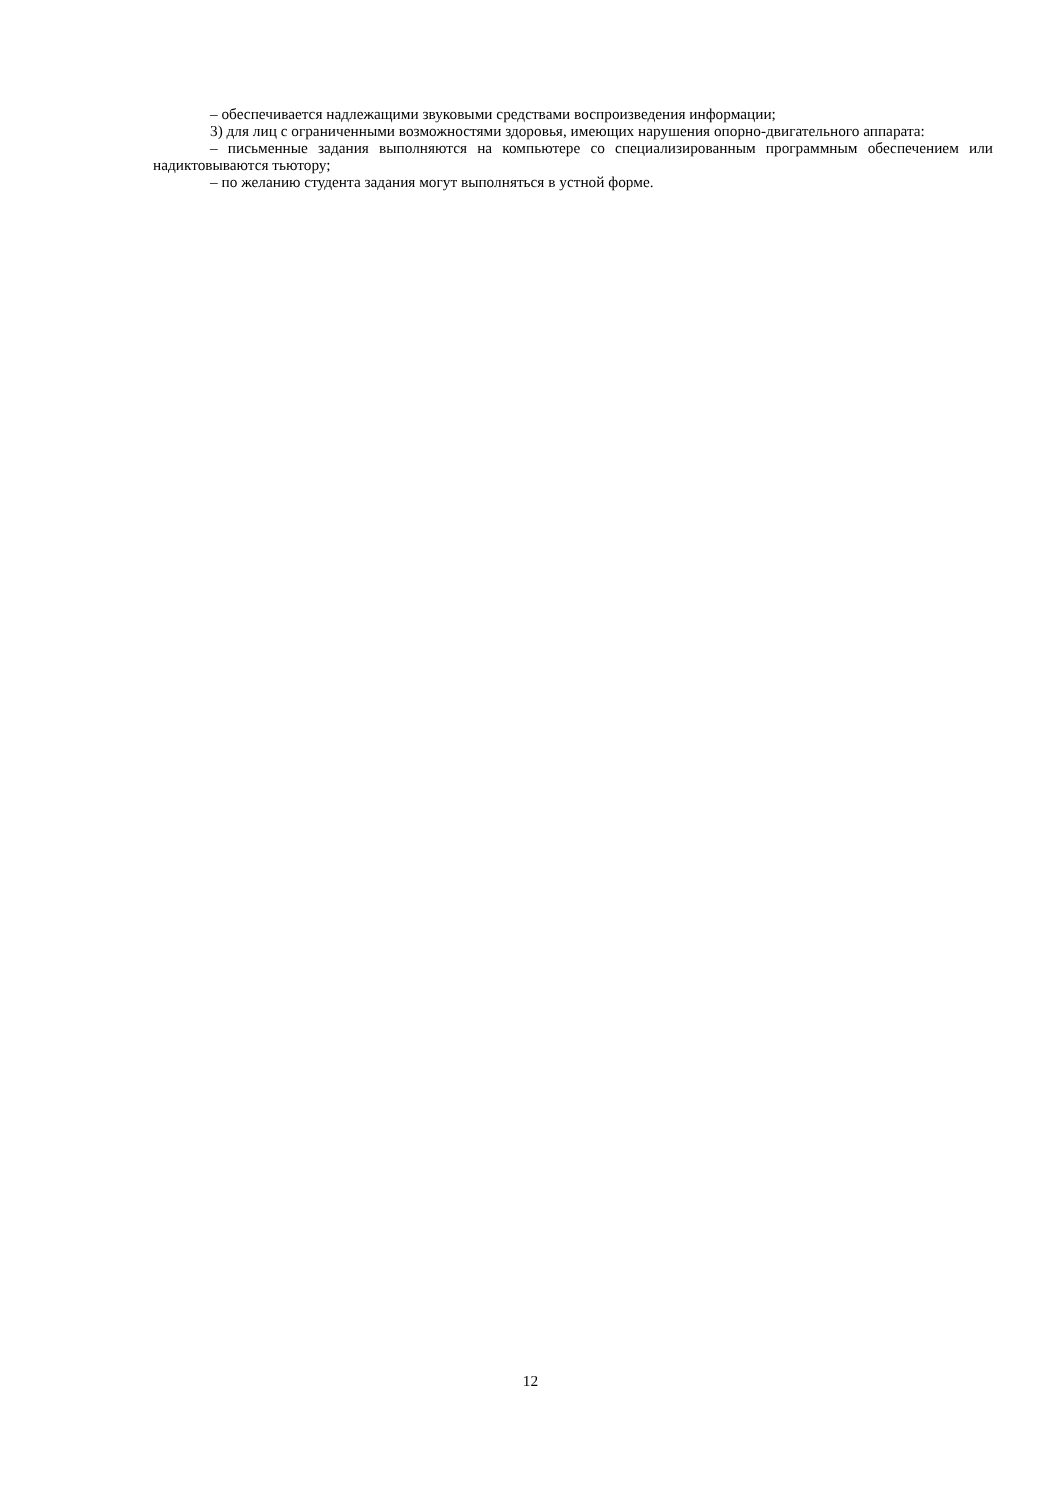– обеспечивается надлежащими звуковыми средствами воспроизведения информации;
3) для лиц с ограниченными возможностями здоровья, имеющих нарушения опорно-двигательного аппарата:
– письменные задания выполняются на компьютере со специализированным программным обеспечением или надиктовываются тьютору;
– по желанию студента задания могут выполняться в устной форме.
12